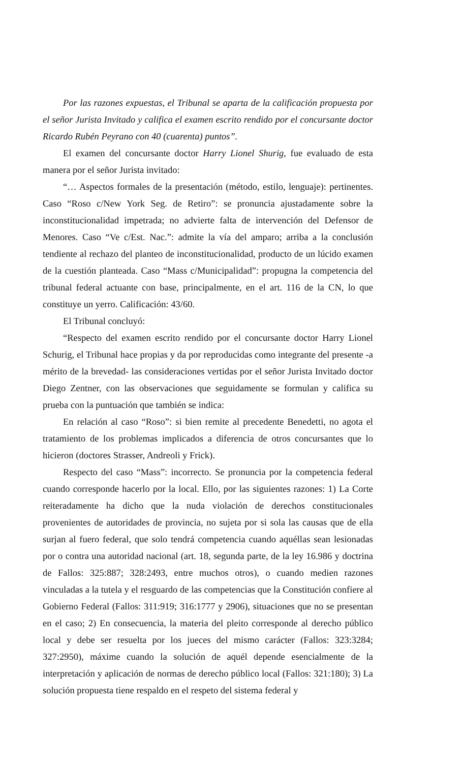Por las razones expuestas, el Tribunal se aparta de la calificación propuesta por el señor Jurista Invitado y califica el examen escrito rendido por el concursante doctor Ricardo Rubén Peyrano con 40 (cuarenta) puntos”.
El examen del concursante doctor Harry Lionel Shurig, fue evaluado de esta manera por el señor Jurista invitado:
“… Aspectos formales de la presentación (método, estilo, lenguaje): pertinentes. Caso “Roso c/New York Seg. de Retiro”: se pronuncia ajustadamente sobre la inconstitucionalidad impetrada; no advierte falta de intervención del Defensor de Menores. Caso “Ve c/Est. Nac.”: admite la vía del amparo; arriba a la conclusión tendiente al rechazo del planteo de inconstitucionalidad, producto de un lúcido examen de la cuestión planteada. Caso “Mass c/Municipalidad”: propugna la competencia del tribunal federal actuante con base, principalmente, en el art. 116 de la CN, lo que constituye un yerro. Calificación: 43/60.
El Tribunal concluyó:
“Respecto del examen escrito rendido por el concursante doctor Harry Lionel Schurig, el Tribunal hace propias y da por reproducidas como integrante del presente -a mérito de la brevedad- las consideraciones vertidas por el señor Jurista Invitado doctor Diego Zentner, con las observaciones que seguidamente se formulan y califica su prueba con la puntuación que también se indica:
En relación al caso “Roso”: si bien remite al precedente Benedetti, no agota el tratamiento de los problemas implicados a diferencia de otros concursantes que lo hicieron (doctores Strasser, Andreoli y Frick).
Respecto del caso “Mass”: incorrecto. Se pronuncia por la competencia federal cuando corresponde hacerlo por la local. Ello, por las siguientes razones: 1) La Corte reiteradamente ha dicho que la nuda violación de derechos constitucionales provenientes de autoridades de provincia, no sujeta por si sola las causas que de ella surjan al fuero federal, que solo tendrá competencia cuando aquéllas sean lesionadas por o contra una autoridad nacional (art. 18, segunda parte, de la ley 16.986 y doctrina de Fallos: 325:887; 328:2493, entre muchos otros), o cuando medien razones vinculadas a la tutela y el resguardo de las competencias que la Constitución confiere al Gobierno Federal (Fallos: 311:919; 316:1777 y 2906), situaciones que no se presentan en el caso; 2) En consecuencia, la materia del pleito corresponde al derecho público local y debe ser resuelta por los jueces del mismo carácter (Fallos: 323:3284; 327:2950), máxime cuando la solución de aquél depende esencialmente de la interpretación y aplicación de normas de derecho público local (Fallos: 321:180); 3) La solución propuesta tiene respaldo en el respeto del sistema federal y